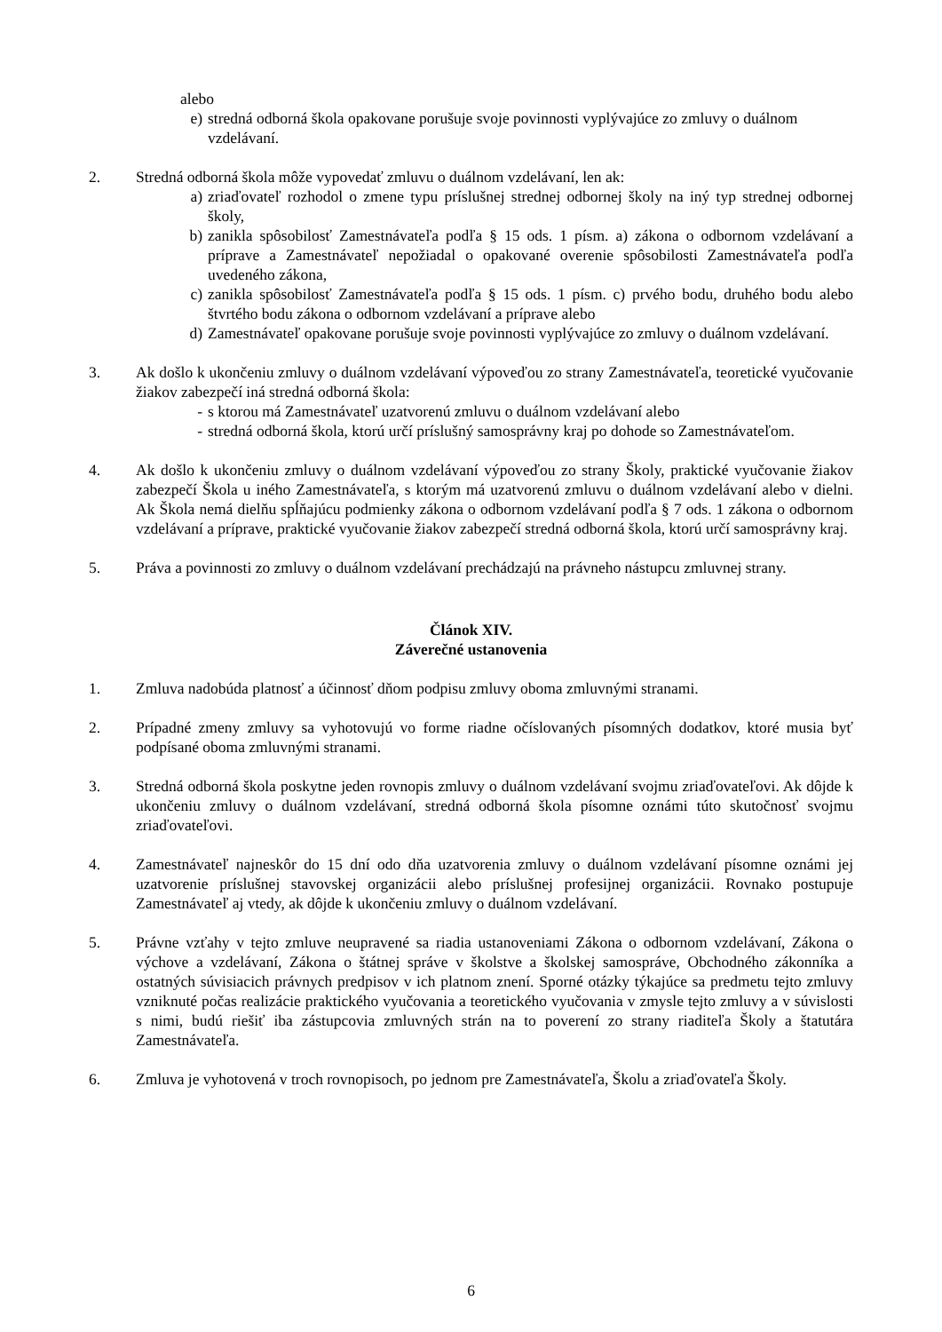alebo
e) stredná odborná škola opakovane porušuje svoje povinnosti vyplývajúce zo zmluvy o duálnom vzdelávaní.
2. Stredná odborná škola môže vypovedať zmluvu o duálnom vzdelávaní, len ak:
a) zriaďovateľ rozhodol o zmene typu príslušnej strednej odbornej školy na iný typ strednej odbornej školy,
b) zanikla spôsobilosť Zamestnávateľa podľa § 15 ods. 1 písm. a) zákona o odbornom vzdelávaní a príprave a Zamestnávateľ nepožiadal o opakované overenie spôsobilosti Zamestnávateľa podľa uvedeného zákona,
c) zanikla spôsobilosť Zamestnávateľa podľa § 15 ods. 1 písm. c) prvého bodu, druhého bodu alebo štvrtého bodu zákona o odbornom vzdelávaní a príprave alebo
d) Zamestnávateľ opakovane porušuje svoje povinnosti vyplývajúce zo zmluvy o duálnom vzdelávaní.
3. Ak došlo k ukončeniu zmluvy o duálnom vzdelávaní výpoveďou zo strany Zamestnávateľa, teoretické vyučovanie žiakov zabezpečí iná stredná odborná škola:
- s ktorou má Zamestnávateľ uzatvorenú zmluvu o duálnom vzdelávaní alebo
- stredná odborná škola, ktorú určí príslušný samosprávny kraj po dohode so Zamestnávateľom.
4. Ak došlo k ukončeniu zmluvy o duálnom vzdelávaní výpoveďou zo strany Školy, praktické vyučovanie žiakov zabezpečí Škola u iného Zamestnávateľa, s ktorým má uzatvorenú zmluvu o duálnom vzdelávaní alebo v dielni. Ak Škola nemá dielňu spĺňajúcu podmienky zákona o odbornom vzdelávaní podľa § 7 ods. 1 zákona o odbornom vzdelávaní a príprave, praktické vyučovanie žiakov zabezpečí stredná odborná škola, ktorú určí samosprávny kraj.
5. Práva a povinnosti zo zmluvy o duálnom vzdelávaní prechádzajú na právneho nástupcu zmluvnej strany.
Článok XIV.
Záverečné ustanovenia
1. Zmluva nadobúda platnosť a účinnosť dňom podpisu zmluvy oboma zmluvnými stranami.
2. Prípadné zmeny zmluvy sa vyhotovujú vo forme riadne očíslovaných písomných dodatkov, ktoré musia byť podpísané oboma zmluvnými stranami.
3. Stredná odborná škola poskytne jeden rovnopis zmluvy o duálnom vzdelávaní svojmu zriaďovateľovi. Ak dôjde k ukončeniu zmluvy o duálnom vzdelávaní, stredná odborná škola písomne oznámi túto skutočnosť svojmu zriaďovateľovi.
4. Zamestnávateľ najneskôr do 15 dní odo dňa uzatvorenia zmluvy o duálnom vzdelávaní písomne oznámi jej uzatvorenie príslušnej stavovskej organizácii alebo príslušnej profesijnej organizácii. Rovnako postupuje Zamestnávateľ aj vtedy, ak dôjde k ukončeniu zmluvy o duálnom vzdelávaní.
5. Právne vzťahy v tejto zmluve neupravené sa riadia ustanoveniami Zákona o odbornom vzdelávaní, Zákona o výchove a vzdelávaní, Zákona o štátnej správe v školstve a školskej samospráve, Obchodného zákonníka a ostatných súvisiacich právnych predpisov v ich platnom znení. Sporné otázky týkajúce sa predmetu tejto zmluvy vzniknuté počas realizácie praktického vyučovania a teoretického vyučovania v zmysle tejto zmluvy a v súvislosti s nimi, budú riešiť iba zástupcovia zmluvných strán na to poverení zo strany riaditeľa Školy a štatutára Zamestnávateľa.
6. Zmluva je vyhotovená v troch rovnopisoch, po jednom pre Zamestnávateľa, Školu a zriaďovateľa Školy.
6